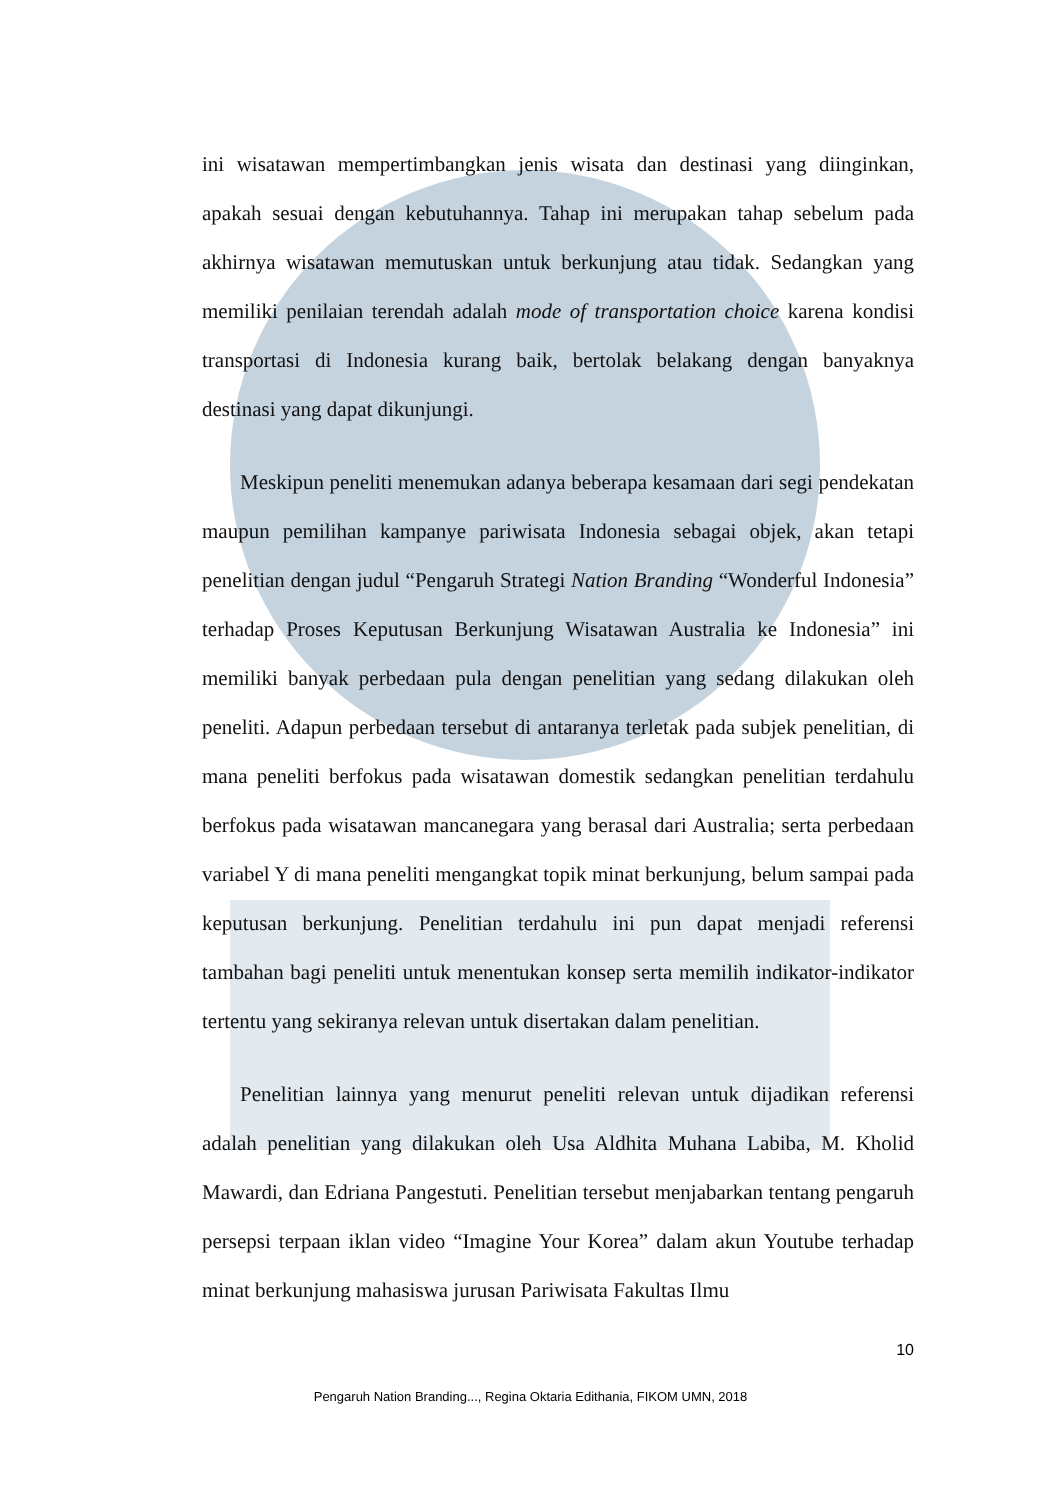ini wisatawan mempertimbangkan jenis wisata dan destinasi yang diinginkan, apakah sesuai dengan kebutuhannya. Tahap ini merupakan tahap sebelum pada akhirnya wisatawan memutuskan untuk berkunjung atau tidak. Sedangkan yang memiliki penilaian terendah adalah mode of transportation choice karena kondisi transportasi di Indonesia kurang baik, bertolak belakang dengan banyaknya destinasi yang dapat dikunjungi.
Meskipun peneliti menemukan adanya beberapa kesamaan dari segi pendekatan maupun pemilihan kampanye pariwisata Indonesia sebagai objek, akan tetapi penelitian dengan judul “Pengaruh Strategi Nation Branding “Wonderful Indonesia” terhadap Proses Keputusan Berkunjung Wisatawan Australia ke Indonesia” ini memiliki banyak perbedaan pula dengan penelitian yang sedang dilakukan oleh peneliti. Adapun perbedaan tersebut di antaranya terletak pada subjek penelitian, di mana peneliti berfokus pada wisatawan domestik sedangkan penelitian terdahulu berfokus pada wisatawan mancanegara yang berasal dari Australia; serta perbedaan variabel Y di mana peneliti mengangkat topik minat berkunjung, belum sampai pada keputusan berkunjung. Penelitian terdahulu ini pun dapat menjadi referensi tambahan bagi peneliti untuk menentukan konsep serta memilih indikator-indikator tertentu yang sekiranya relevan untuk disertakan dalam penelitian.
Penelitian lainnya yang menurut peneliti relevan untuk dijadikan referensi adalah penelitian yang dilakukan oleh Usa Aldhita Muhana Labiba, M. Kholid Mawardi, dan Edriana Pangestuti. Penelitian tersebut menjabarkan tentang pengaruh persepsi terpaan iklan video “Imagine Your Korea” dalam akun Youtube terhadap minat berkunjung mahasiswa jurusan Pariwisata Fakultas Ilmu
10
Pengaruh Nation Branding..., Regina Oktaria Edithania, FIKOM UMN, 2018